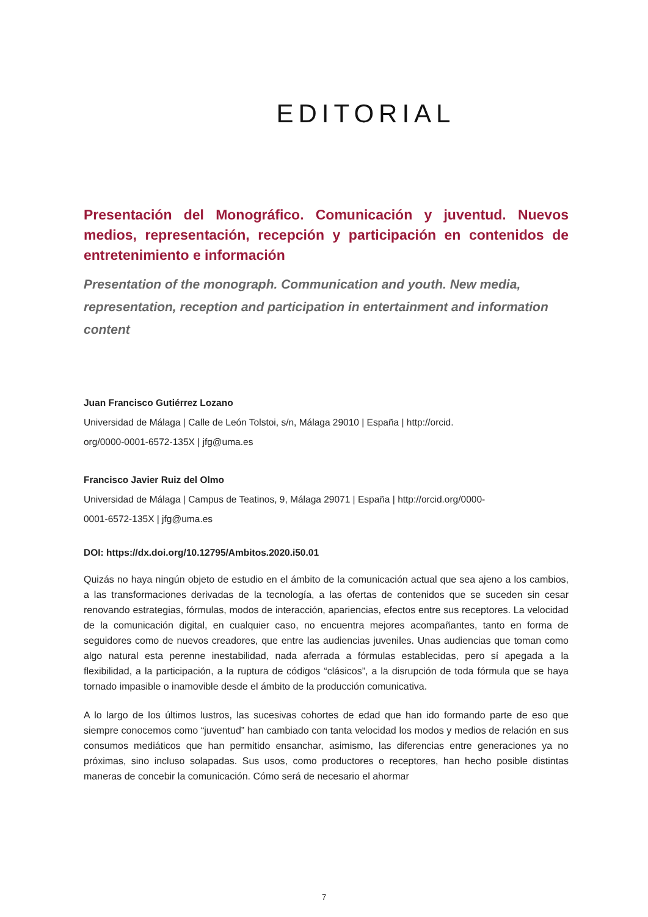EDITORIAL
Presentación del Monográfico. Comunicación y juventud. Nuevos medios, representación, recepción y participación en contenidos de entretenimiento e información
Presentation of the monograph. Communication and youth. New media, representation, reception and participation in entertainment and information content
Juan Francisco Gutiérrez Lozano
Universidad de Málaga | Calle de León Tolstoi, s/n, Málaga 29010 | España | http://orcid.
org/0000-0001-6572-135X | jfg@uma.es
Francisco Javier Ruiz del Olmo
Universidad de Málaga | Campus de Teatinos, 9, Málaga 29071 | España | http://orcid.org/0000-
0001-6572-135X | jfg@uma.es
DOI: https://dx.doi.org/10.12795/Ambitos.2020.i50.01
Quizás no haya ningún objeto de estudio en el ámbito de la comunicación actual que sea ajeno a los cambios, a las transformaciones derivadas de la tecnología, a las ofertas de contenidos que se suceden sin cesar renovando estrategias, fórmulas, modos de interacción, apariencias, efectos entre sus receptores. La velocidad de la comunicación digital, en cualquier caso, no encuentra mejores acompañantes, tanto en forma de seguidores como de nuevos creadores, que entre las audiencias juveniles. Unas audiencias que toman como algo natural esta perenne inestabilidad, nada aferrada a fórmulas establecidas, pero sí apegada a la flexibilidad, a la participación, a la ruptura de códigos “clásicos”, a la disrupción de toda fórmula que se haya tornado impasible o inamovible desde el ámbito de la producción comunicativa.
A lo largo de los últimos lustros, las sucesivas cohortes de edad que han ido formando parte de eso que siempre conocemos como “juventud” han cambiado con tanta velocidad los modos y medios de relación en sus consumos mediáticos que han permitido ensanchar, asimismo, las diferencias entre generaciones ya no próximas, sino incluso solapadas. Sus usos, como productores o receptores, han hecho posible distintas maneras de concebir la comunicación. Cómo será de necesario el ahormar
7